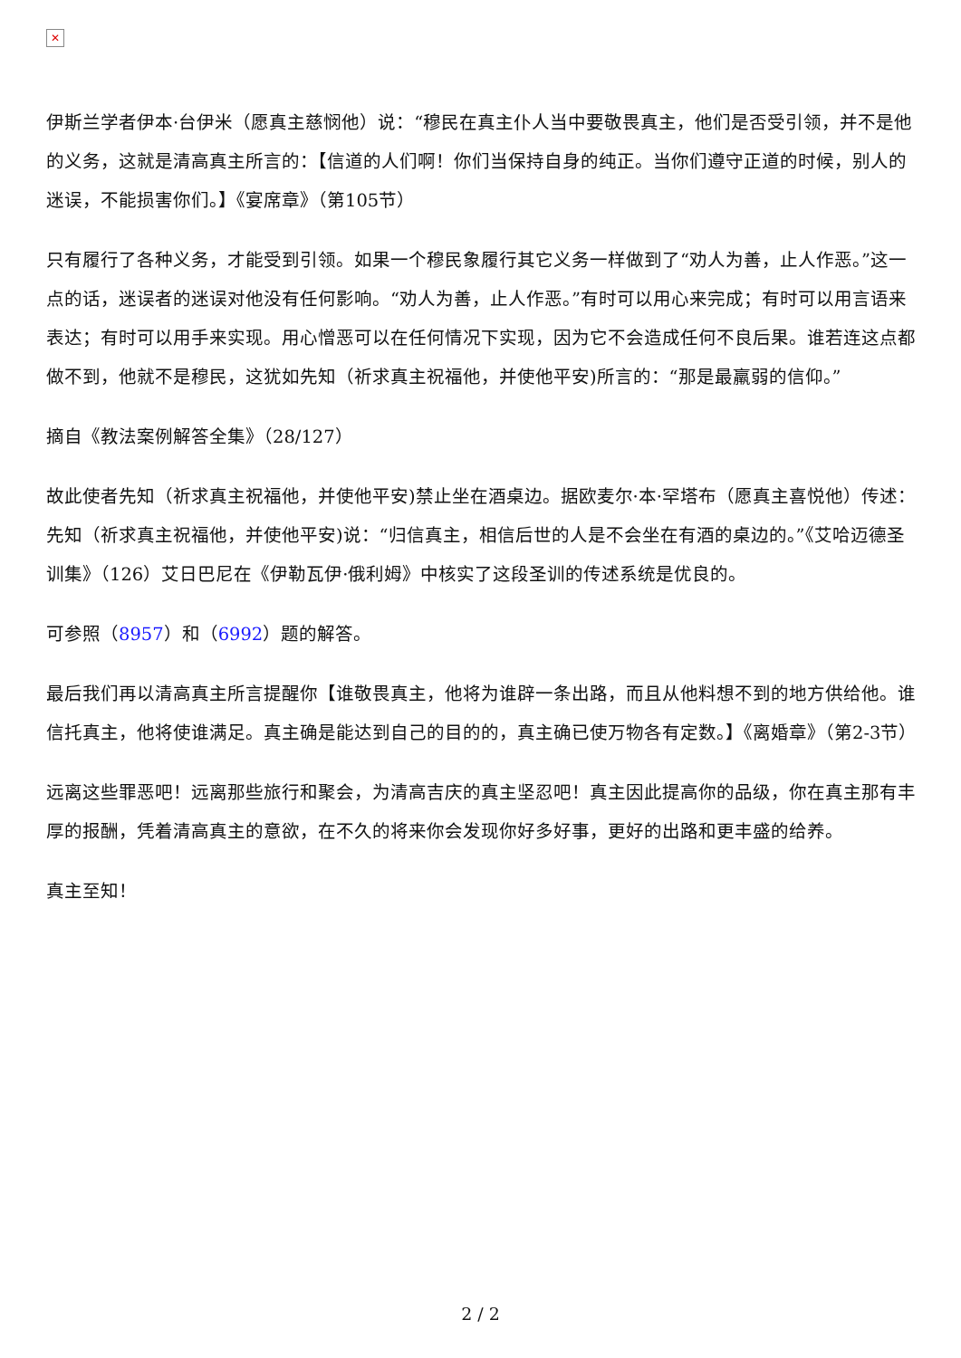✕
伊斯兰学者伊本·台伊米（愿真主慈悯他）说：“穆民在真主仆人当中要敬畏真主，他们是否受引领，并不是他的义务，这就是清高真主所言的：【信道的人们啊！你们当保持自身的纯正。当你们遵守正道的时候，别人的迷误，不能损害你们。】《宴席章》（第105节）
只有履行了各种义务，才能受到引领。如果一个穆民象履行其它义务一样做到了“劝人为善，止人作恶。”这一点的话，迷误者的迷误对他没有任何影响。“劝人为善，止人作恶。”有时可以用心来完成；有时可以用言语来表达；有时可以用手来实现。用心憎恶可以在任何情况下实现，因为它不会造成任何不良后果。谁若连这点都做不到，他就不是穆民，这犹如先知（祈求真主祝福他，并使他平安)所言的：“那是最羸弱的信仰。”
摘自《教法案例解答全集》（28/127）
故此使者先知（祈求真主祝福他，并使他平安)禁止坐在酒桌边。据欧麦尔·本·罕塔布（愿真主喜悦他）传述：先知（祈求真主祝福他，并使他平安)说：“归信真主，相信后世的人是不会坐在有酒的桌边的。”《艾哈迈德圣训集》（126）艾日巴尼在《伊勒瓦伊·俄利姆》中核实了这段圣训的传述系统是优良的。
可参照（8957）和（6992）题的解答。
最后我们再以清高真主所言提醒你【谁敬畏真主，他将为谁辟一条出路，而且从他料想不到的地方供给他。谁信托真主，他将使谁满足。真主确是能达到自己的目的的，真主确已使万物各有定数。】《离婚章》（第2-3节）
远离这些罪恶吧！远离那些旅行和聚会，为清高吉庆的真主坚忍吧！真主因此提高你的品级，你在真主那有丰厚的报酬，凭着清高真主的意欲，在不久的将来你会发现你好多好事，更好的出路和更丰盛的给养。
真主至知！
2 / 2